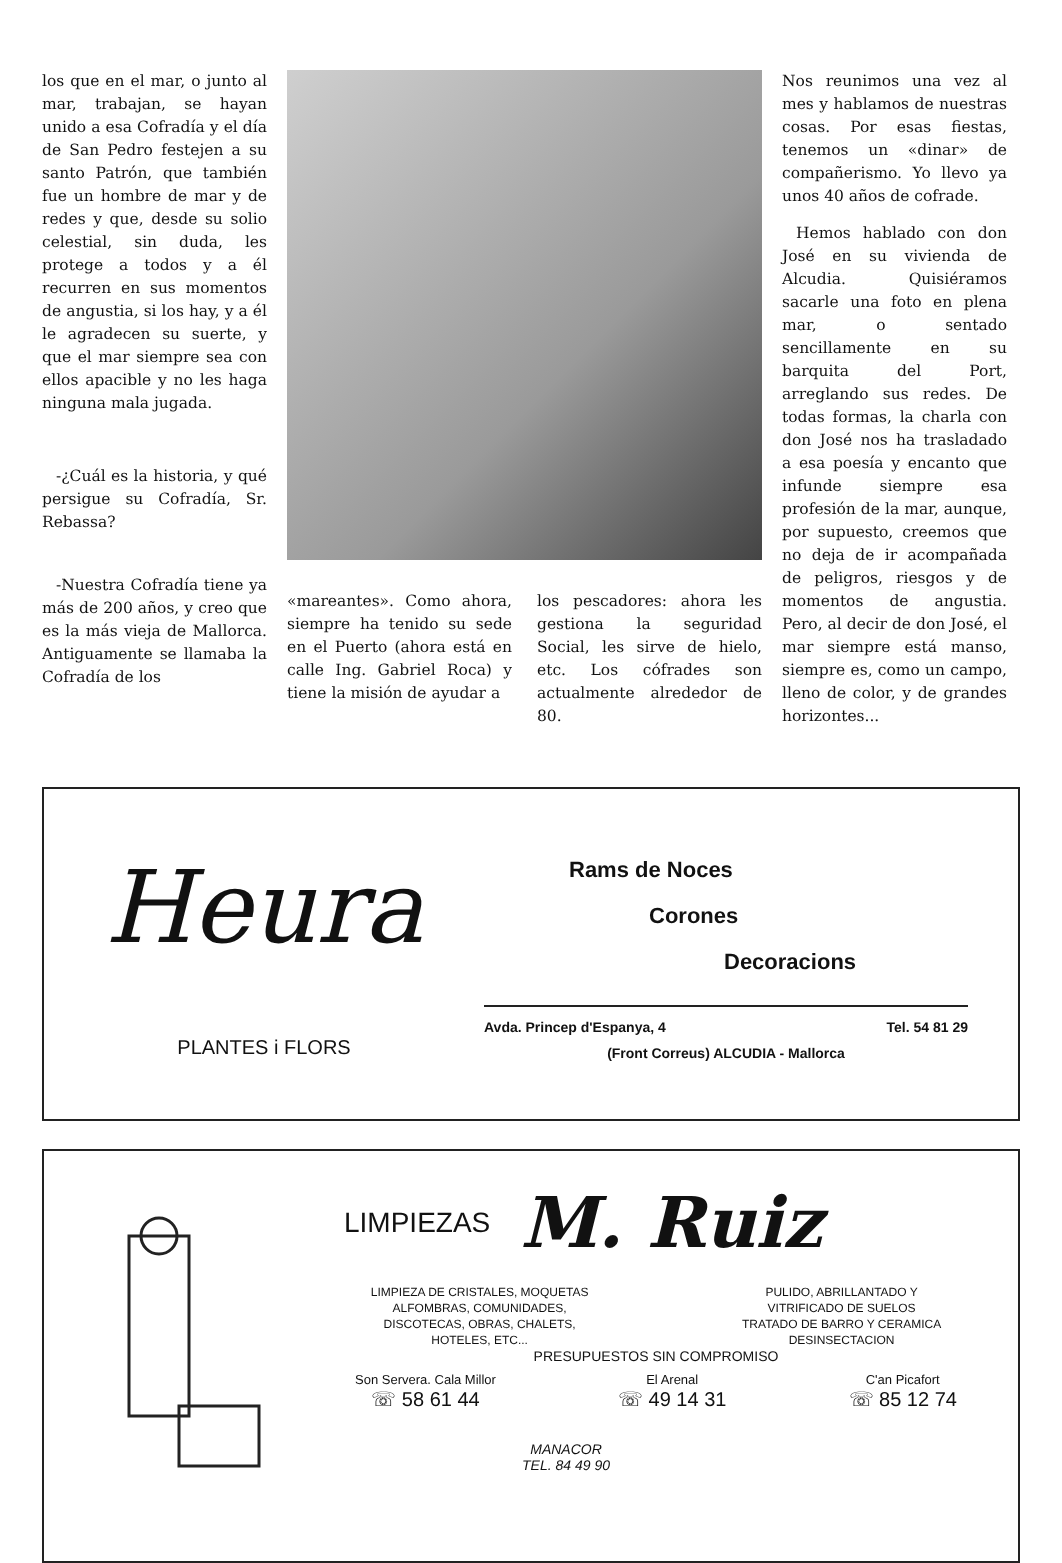los que en el mar, o junto al mar, trabajan, se hayan unido a esa Cofradía y el día de San Pedro festejen a su santo Patrón, que también fue un hombre de mar y de redes y que, desde su solio celestial, sin duda, les protege a todos y a él recurren en sus momentos de angustia, si los hay, y a él le agradecen su suerte, y que el mar siempre sea con ellos apacible y no les haga ninguna mala jugada.
-¿Cuál es la historia, y qué persigue su Cofradía, Sr. Rebassa?
-Nuestra Cofradía tiene ya más de 200 años, y creo que es la más vieja de Mallorca. Antiguamente se llamaba la Cofradía de los
«mareantes». Como ahora, siempre ha tenido su sede en el Puerto (ahora está en calle Ing. Gabriel Roca) y tiene la misión de ayudar a
los pescadores: ahora les gestiona la seguridad Social, les sirve de hielo, etc. Los cófrades son actualmente alrededor de 80.
Nos reunimos una vez al mes y hablamos de nuestras cosas. Por esas fiestas, tenemos un «dinar» de compañerismo. Yo llevo ya unos 40 años de cofrade.
Hemos hablado con don José en su vivienda de Alcudia. Quisiéramos sacarle una foto en plena mar, o sentado sencillamente en su barquita del Port, arreglando sus redes. De todas formas, la charla con don José nos ha trasladado a esa poesía y encanto que infunde siempre esa profesión de la mar, aunque, por supuesto, creemos que no deja de ir acompañada de peligros, riesgos y de momentos de angustia. Pero, al decir de don José, el mar siempre está manso, siempre es, como un campo, lleno de color, y de grandes horizontes...
Heura
PLANTES i FLORS
Rams de Noces
Corones
Decoracions
Avda. Princep d'Espanya, 4 Tel. 54 81 29
(Front Correus) ALCUDIA - Mallorca
LIMPIEZAS M. Ruiz
LIMPIEZA DE CRISTALES, MOQUETAS
ALFOMBRAS, COMUNIDADES,
DISCOTECAS, OBRAS, CHALETS,
HOTELES, ETC...
PULIDO, ABRILLANTADO Y
VITRIFICADO DE SUELOS
TRATADO DE BARRO Y CERAMICA
DESINSECTACION
PRESUPUESTOS SIN COMPROMISO
Son Servera. Cala Millor
☏ 58 61 44
El Arenal
☏ 49 14 31
C'an Picafort
☏ 85 12 74
MANACOR
TEL. 84 49 90